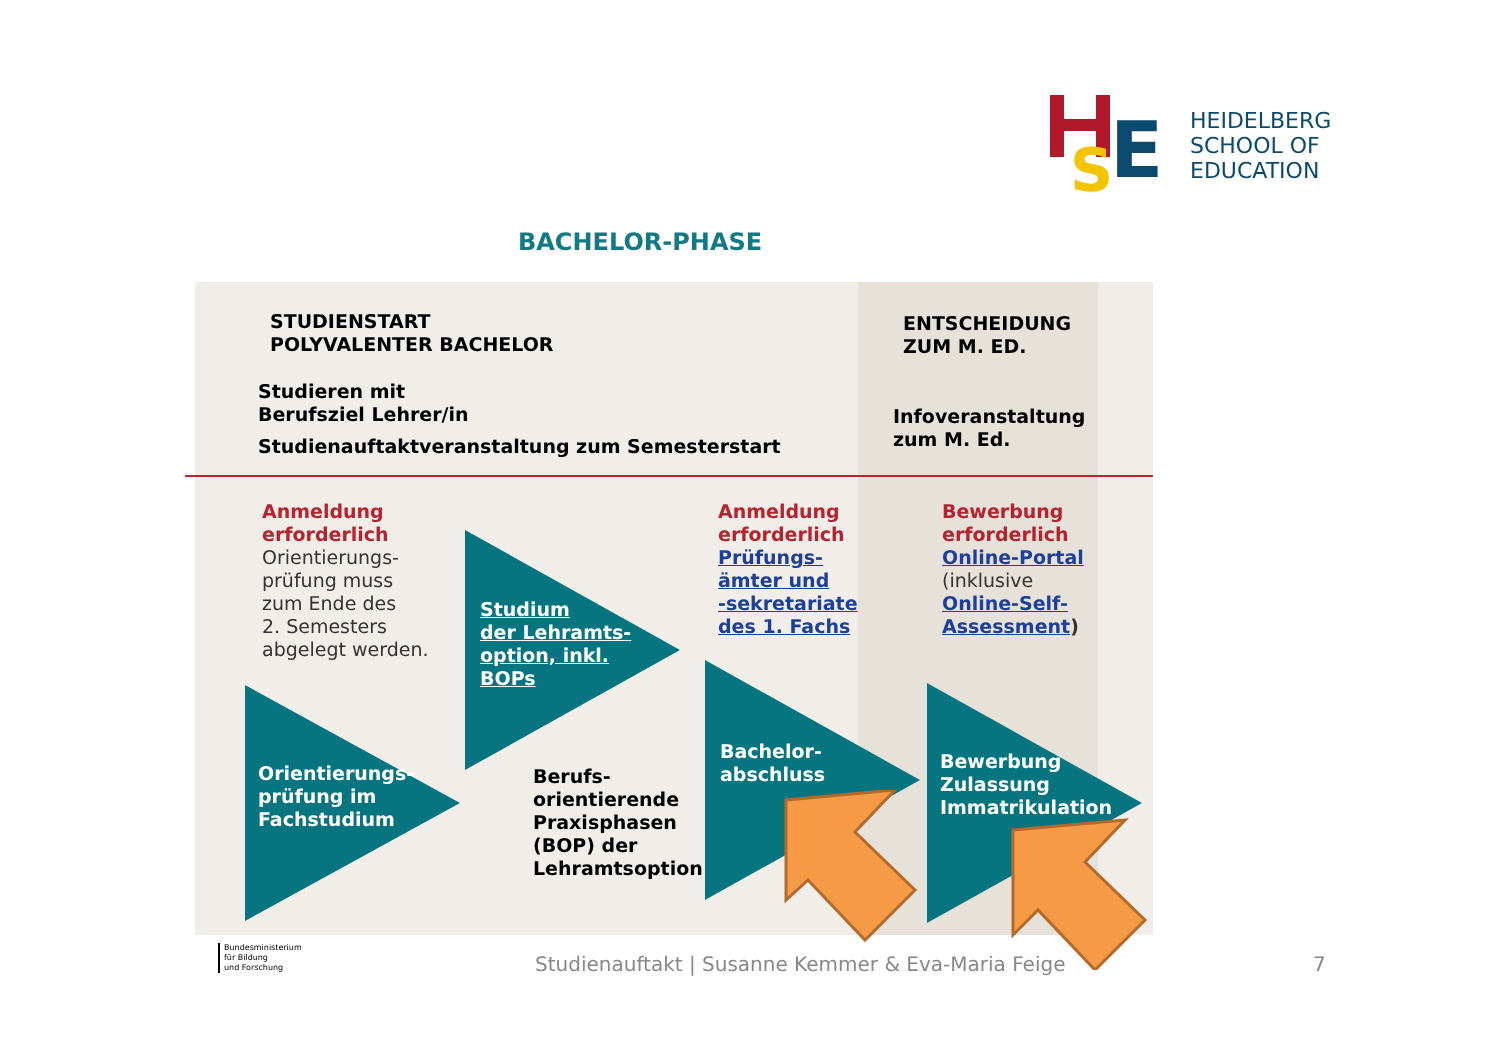S
E
HEIDELBERG
SCHOOL OF
EDUCATION
BACHELOR-PHASE
STUDIENSTART
POLYVALENTER BACHELOR
Studieren mit
Berufsziel Lehrer/in
Studienauftaktveranstaltung zum Semesterstart
ENTSCHEIDUNG
ZUM M. ED.
Infoveranstaltung
zum M. Ed.
Anmeldung
erforderlich
Orientierungs-
prüfung muss
zum Ende des
2. Semesters
abgelegt werden.
Studium
der Lehramts-
option, inkl.
BOPs
Orientierungs-
prüfung im
Fachstudium
Berufs-
orientierende
Praxisphasen
(BOP) der
Lehramtsoption
Anmeldung
erforderlich
Prüfungs-
ämter und
-sekretariate
des 1. Fachs
Bachelor-
abschluss
Bewerbung
erforderlich
Online-Portal
(inklusive
Online-Self-
Assessment)
Bewerbung
Zulassung
Immatrikulation
Bundesministerium
für Bildung
und Forschung
Studienauftakt | Susanne Kemmer & Eva-Maria Feige
7